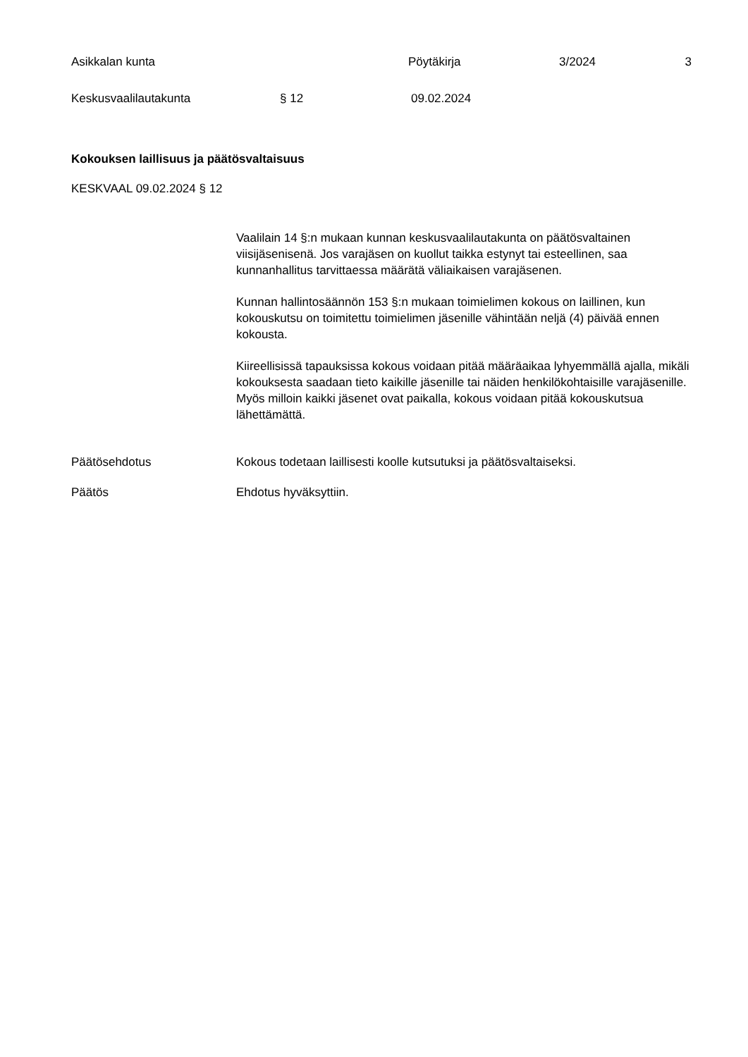Asikkalan kunta Pöytäkirja 3/2024 3
Keskusvaalilautakunta § 12 09.02.2024
Kokouksen laillisuus ja päätösvaltaisuus
KESKVAAL 09.02.2024 § 12
Vaalilain 14 §:n mukaan kunnan keskusvaalilautakunta on päätösvaltainen viisijäsenisenä. Jos varajäsen on kuollut taikka estynyt tai esteellinen, saa kunnanhallitus tarvittaessa määrätä väliaikaisen varajäsenen.
Kunnan hallintosäännön 153 §:n mukaan toimielimen kokous on laillinen, kun kokouskutsu on toimitettu toimielimen jäsenille vähintään neljä (4) päivää ennen kokousta.
Kiireellisissä tapauksissa kokous voidaan pitää määräaikaa lyhyemmällä ajalla, mikäli kokouksesta saadaan tieto kaikille jäsenille tai näiden henkilökohtaisille varajäsenille. Myös milloin kaikki jäsenet ovat paikalla, kokous voidaan pitää kokouskutsua lähettämättä.
Päätösehdotus Kokous todetaan laillisesti koolle kutsutuksi ja päätösvaltaiseksi.
Päätös Ehdotus hyväksyttiin.